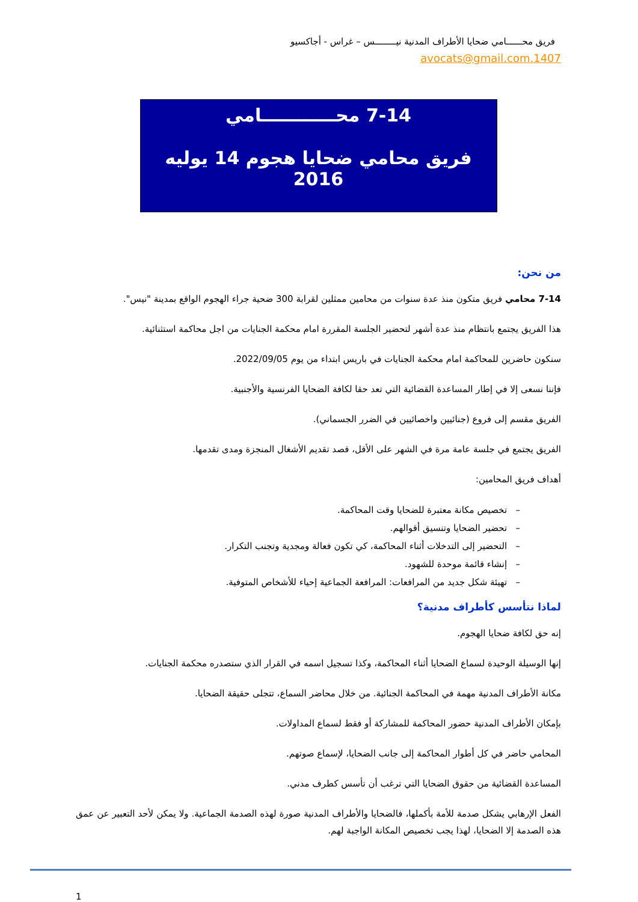فريق محــــــامي ضحايا الأطراف المدنية نيــــــــس – غراس - أجاكسيو
1407.avocats@gmail.com
7-14 محــــــــــــامي
فريق محامي ضحايا هجوم 14 يوليه 2016
من نحن:
7-14 محامي فريق متكون منذ عدة سنوات من محامين ممثلين لقرابة 300 ضحية جراء الهجوم الواقع بمدينة "نيس".
هذا الفريق يجتمع بانتظام منذ عدة أشهر لتحضير الجلسة المقررة امام محكمة الجنايات من اجل محاكمة استثنائية.
سنكون حاضرين للمحاكمة امام محكمة الجنايات في باريس ابتداء من يوم 2022/09/05.
فإننا نسعى إلا في إطار المساعدة القضائية التي تعد حقا لكافة الضحايا الفرنسية والأجنبية.
الفريق مقسم إلى فروع (جنائيين واخصائيين في الضرر الجسماني).
الفريق يجتمع في جلسة عامة مرة في الشهر على الأقل، قصد تقديم الأشغال المنجزة ومدى تقدمها.
أهداف فريق المحامين:
– تخصيص مكانة معتبرة للضحايا وقت المحاكمة.
– تحضير الضحايا وتنسيق أقوالهم.
– التحضير إلى التدخلات أثناء المحاكمة، كي تكون فعالة ومجدية وتجنب التكرار.
– إنشاء قائمة موحدة للشهود.
– تهيئة شكل جديد من المرافعات: المرافعة الجماعية إحياء للأشخاص المتوفية.
لماذا نتأسس كأطراف مدنية؟
إنه حق لكافة ضحايا الهجوم.
إنها الوسيلة الوحيدة لسماع الضحايا أثناء المحاكمة، وكذا تسجيل اسمه في القرار الذي ستصدره محكمة الجنايات.
مكانة الأطراف المدنية مهمة في المحاكمة الجنائية. من خلال محاضر السماع، تتجلى حقيقة الضحايا.
بإمكان الأطراف المدنية حضور المحاكمة للمشاركة أو فقط لسماع المداولات.
المحامي حاضر في كل أطوار المحاكمة إلى جانب الضحايا، لإسماع صوتهم.
المساعدة القضائية من حقوق الضحايا التي ترغب أن تأسس كطرف مدني.
الفعل الإرهابي يشكل صدمة للأمة بأكملها، فالضحايا والأطراف المدنية صورة لهذه الصدمة الجماعية. ولا يمكن لأحد التعبير عن عمق هذه الصدمة إلا الضحايا، لهذا يجب تخصيص المكانة الواجبة لهم.
1